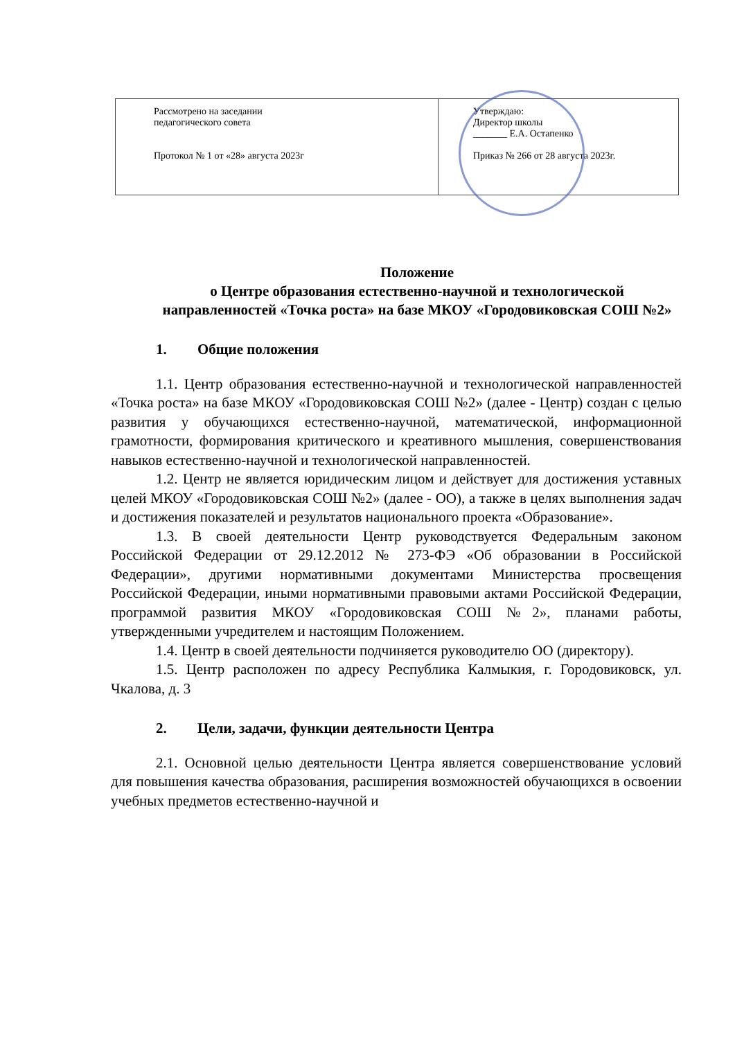| Рассмотрено на заседании педагогического совета Протокол № 1 от «28» августа 2023г | Утверждаю: Директор школы _______ Е.А. Остапенко Приказ № 266 от 28 августа 2023г. |
Положение
о Центре образования естественно-научной и технологической направленностей «Точка роста» на базе МКОУ «Городовиковская СОШ №2»
1. Общие положения
1.1. Центр образования естественно-научной и технологической направленностей «Точка роста» на базе МКОУ «Городовиковская СОШ №2» (далее - Центр) создан с целью развития у обучающихся естественно-научной, математической, информационной грамотности, формирования критического и креативного мышления, совершенствования навыков естественно-научной и технологической направленностей.
1.2. Центр не является юридическим лицом и действует для достижения уставных целей МКОУ «Городовиковская СОШ №2» (далее - ОО), а также в целях выполнения задач и достижения показателей и результатов национального проекта «Образование».
1.3. В своей деятельности Центр руководствуется Федеральным законом Российской Федерации от 29.12.2012 № 273-ФЭ «Об образовании в Российской Федерации», другими нормативными документами Министерства просвещения Российской Федерации, иными нормативными правовыми актами Российской Федерации, программой развития МКОУ «Городовиковская СОШ №2», планами работы, утвержденными учредителем и настоящим Положением.
1.4. Центр в своей деятельности подчиняется руководителю ОО (директору).
1.5. Центр расположен по адресу Республика Калмыкия, г. Городовиковск, ул. Чкалова, д. 3
2. Цели, задачи, функции деятельности Центра
2.1. Основной целью деятельности Центра является совершенствование условий для повышения качества образования, расширения возможностей обучающихся в освоении учебных предметов естественно-научной и